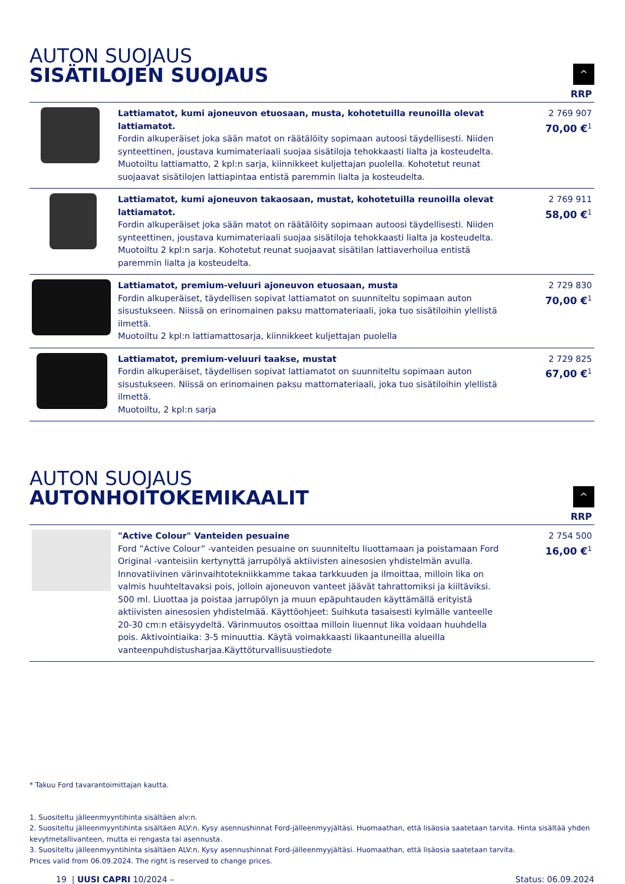AUTON SUOJAUS
SISÄTILOJEN SUOJAUS
^
RRP
| | Lattiamatot, kumi ajoneuvon etuosaan, musta, kohotetuilla reunoilla olevat lattiamatot. Fordin alkuperäiset joka sään matot on räätälöity sopimaan autoosi täydellisesti. Niiden synteettinen, joustava kumimateriaali suojaa sisätiloja tehokkaasti lialta ja kosteudelta. Muotoiltu lattiamatto, 2 kpl:n sarja, kiinnikkeet kuljettajan puolella. Kohotetut reunat suojaavat sisätilojen lattiapintaa entistä paremmin lialta ja kosteudelta. | 2 769 907 70,00 €<sup>1</sup> |
| | Lattiamatot, kumi ajoneuvon takaosaan, mustat, kohotetuilla reunoilla olevat lattiamatot. Fordin alkuperäiset joka sään matot on räätälöity sopimaan autoosi täydellisesti. Niiden synteettinen, joustava kumimateriaali suojaa sisätiloja tehokkaasti lialta ja kosteudelta. Muotoiltu 2 kpl:n sarja. Kohotetut reunat suojaavat sisätilan lattiaverhoilua entistä paremmin lialta ja kosteudelta. | 2 769 911 58,00 €<sup>1</sup> |
| | Lattiamatot, premium-veluuri ajoneuvon etuosaan, musta Fordin alkuperäiset, täydellisen sopivat lattiamatot on suunniteltu sopimaan auton sisustukseen. Niissä on erinomainen paksu mattomateriaali, joka tuo sisätiloihin ylellistä ilmettä. Muotoiltu 2 kpl:n lattiamattosarja, kiinnikkeet kuljettajan puolella | 2 729 830 70,00 €<sup>1</sup> |
| | Lattiamatot, premium-veluuri taakse, mustat Fordin alkuperäiset, täydellisen sopivat lattiamatot on suunniteltu sopimaan auton sisustukseen. Niissä on erinomainen paksu mattomateriaali, joka tuo sisätiloihin ylellistä ilmettä. Muotoiltu, 2 kpl:n sarja | 2 729 825 67,00 €<sup>1</sup> |
AUTON SUOJAUS
AUTONHOITOKEMIKAALIT
^
RRP
| | "Active Colour" Vanteiden pesuaine Ford ”Active Colour” -vanteiden pesuaine on suunniteltu liuottamaan ja poistamaan Ford Original -vanteisiin kertynyttä jarrupölyä aktiivisten ainesosien yhdistelmän avulla. Innovatiivinen värinvaihtotekniikkamme takaa tarkkuuden ja ilmoittaa, milloin lika on valmis huuhteltavaksi pois, jolloin ajoneuvon vanteet jäävät tahrattomiksi ja kiiltäviksi. 500 ml. Liuottaa ja poistaa jarrupölyn ja muun epäpuhtauden käyttämällä erityistä aktiivisten ainesosien yhdistelmää. Käyttöohjeet: Suihkuta tasaisesti kylmälle vanteelle 20-30 cm:n etäisyydeltä. Värinmuutos osoittaa milloin liuennut lika voidaan huuhdella pois. Aktivointiaika: 3-5 minuuttia. Käytä voimakkaasti likaantuneilla alueilla vanteenpuhdistusharjaa.Käyttöturvallisuustiedote | 2 754 500 16,00 €<sup>1</sup> |
* Takuu Ford tavarantoimittajan kautta.
1. Suositeltu jälleenmyyntihinta sisältäen alv:n.
2. Suositeltu jälleenmyyntihinta sisältäen ALV:n. Kysy asennushinnat Ford-jälleenmyyjältäsi. Huomaathan, että lisäosia saatetaan tarvita. Hinta sisältää yhden kevytmetallivanteen, mutta ei rengasta tai asennusta.
3. Suositeltu jälleenmyyntihinta sisältäen ALV:n. Kysy asennushinnat Ford-jälleenmyyjältäsi. Huomaathan, että lisäosia saatetaan tarvita.
Prices valid from 06.09.2024. The right is reserved to change prices.
19 | UUSI CAPRI 10/2024 – Status: 06.09.2024